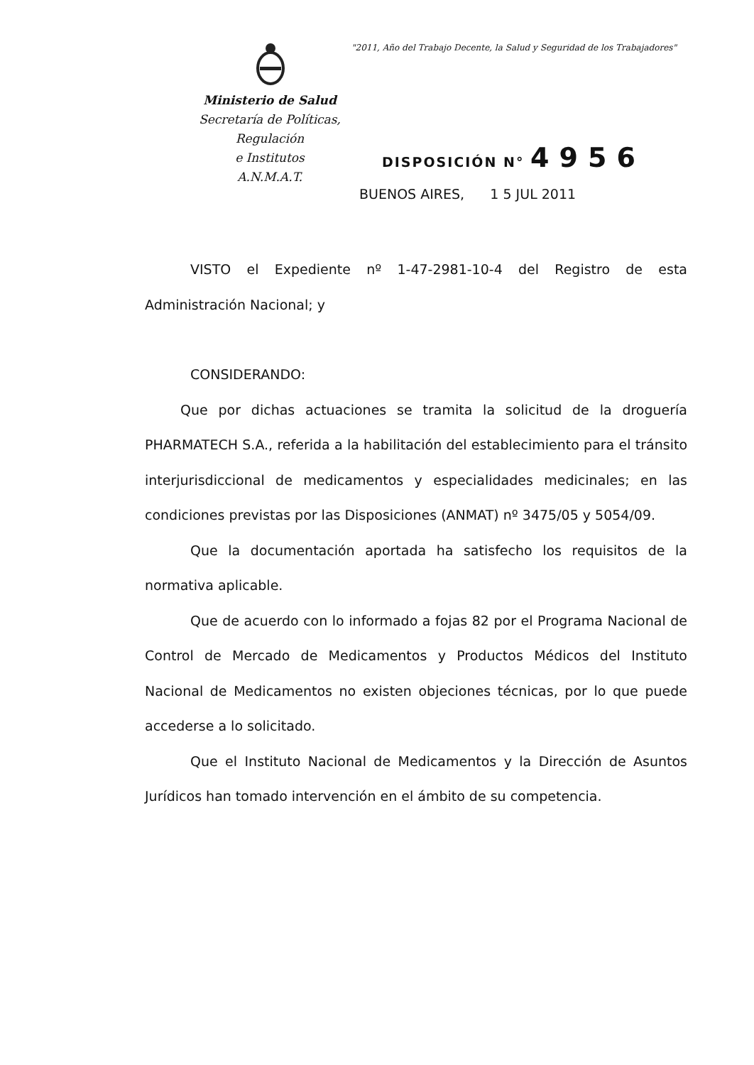"2011, Año del Trabajo Decente, la Salud y Seguridad de los Trabajadores"
Ministerio de Salud
Secretaría de Políticas, Regulación
e Institutos
A.N.M.A.T.
DISPOSICIÓN N° 4956
BUENOS AIRES, 1 5 JUL 2011
VISTO el Expediente nº 1-47-2981-10-4 del Registro de esta Administración Nacional; y
CONSIDERANDO:
Que por dichas actuaciones se tramita la solicitud de la droguería PHARMATECH S.A., referida a la habilitación del establecimiento para el tránsito interjurisdiccional de medicamentos y especialidades medicinales; en las condiciones previstas por las Disposiciones (ANMAT) nº 3475/05 y 5054/09.
Que la documentación aportada ha satisfecho los requisitos de la normativa aplicable.
Que de acuerdo con lo informado a fojas 82 por el Programa Nacional de Control de Mercado de Medicamentos y Productos Médicos del Instituto Nacional de Medicamentos no existen objeciones técnicas, por lo que puede accederse a lo solicitado.
Que el Instituto Nacional de Medicamentos y la Dirección de Asuntos Jurídicos han tomado intervención en el ámbito de su competencia.